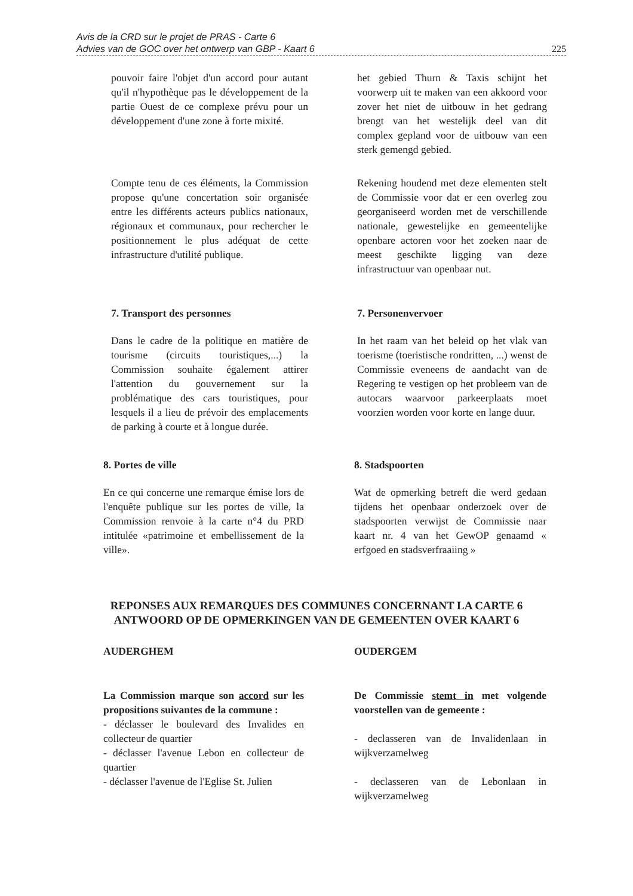Avis de la CRD sur le projet de PRAS - Carte 6
Advies van de GOC over het ontwerp van GBP - Kaart 6 225
pouvoir faire l'objet d'un accord pour autant qu'il n'hypothèque pas le développement de la partie Ouest de ce complexe prévu pour un développement d'une zone à forte mixité.
het gebied Thurn & Taxis schijnt het voorwerp uit te maken van een akkoord voor zover het niet de uitbouw in het gedrang brengt van het westelijk deel van dit complex gepland voor de uitbouw van een sterk gemengd gebied.
Compte tenu de ces éléments, la Commission propose qu'une concertation soir organisée entre les différents acteurs publics nationaux, régionaux et communaux, pour rechercher le positionnement le plus adéquat de cette infrastructure d'utilité publique.
Rekening houdend met deze elementen stelt de Commissie voor dat er een overleg zou georganiseerd worden met de verschillende nationale, gewestelijke en gemeentelijke openbare actoren voor het zoeken naar de meest geschikte ligging van deze infrastructuur van openbaar nut.
7. Transport des personnes 7. Personenvervoer
Dans le cadre de la politique en matière de tourisme (circuits touristiques,...) la Commission souhaite également attirer l'attention du gouvernement sur la problématique des cars touristiques, pour lesquels il a lieu de prévoir des emplacements de parking à courte et à longue durée.
In het raam van het beleid op het vlak van toerisme (toeristische rondritten, ...) wenst de Commissie eveneens de aandacht van de Regering te vestigen op het probleem van de autocars waarvoor parkeerplaats moet voorzien worden voor korte en lange duur.
8. Portes de ville 8. Stadspoorten
En ce qui concerne une remarque émise lors de l'enquête publique sur les portes de ville, la Commission renvoie à la carte n°4 du PRD intitulée «patrimoine et embellissement de la ville».
Wat de opmerking betreft die werd gedaan tijdens het openbaar onderzoek over de stadspoorten verwijst de Commissie naar kaart nr. 4 van het GewOP genaamd « erfgoed en stadsverfraaiing »
REPONSES AUX REMARQUES DES COMMUNES CONCERNANT LA CARTE 6
ANTWOORD OP DE OPMERKINGEN VAN DE GEMEENTEN OVER KAART 6
AUDERGHEM OUDERGEM
La Commission marque son accord sur les propositions suivantes de la commune :
- déclasser le boulevard des Invalides en collecteur de quartier
- déclasser l'avenue Lebon en collecteur de quartier
- déclasser l'avenue de l'Eglise St. Julien
De Commissie stemt in met volgende voorstellen van de gemeente :
- declasseren van de Invalidenlaan in wijkverzamelweg
- declasseren van de Lebonlaan in wijkverzamelweg